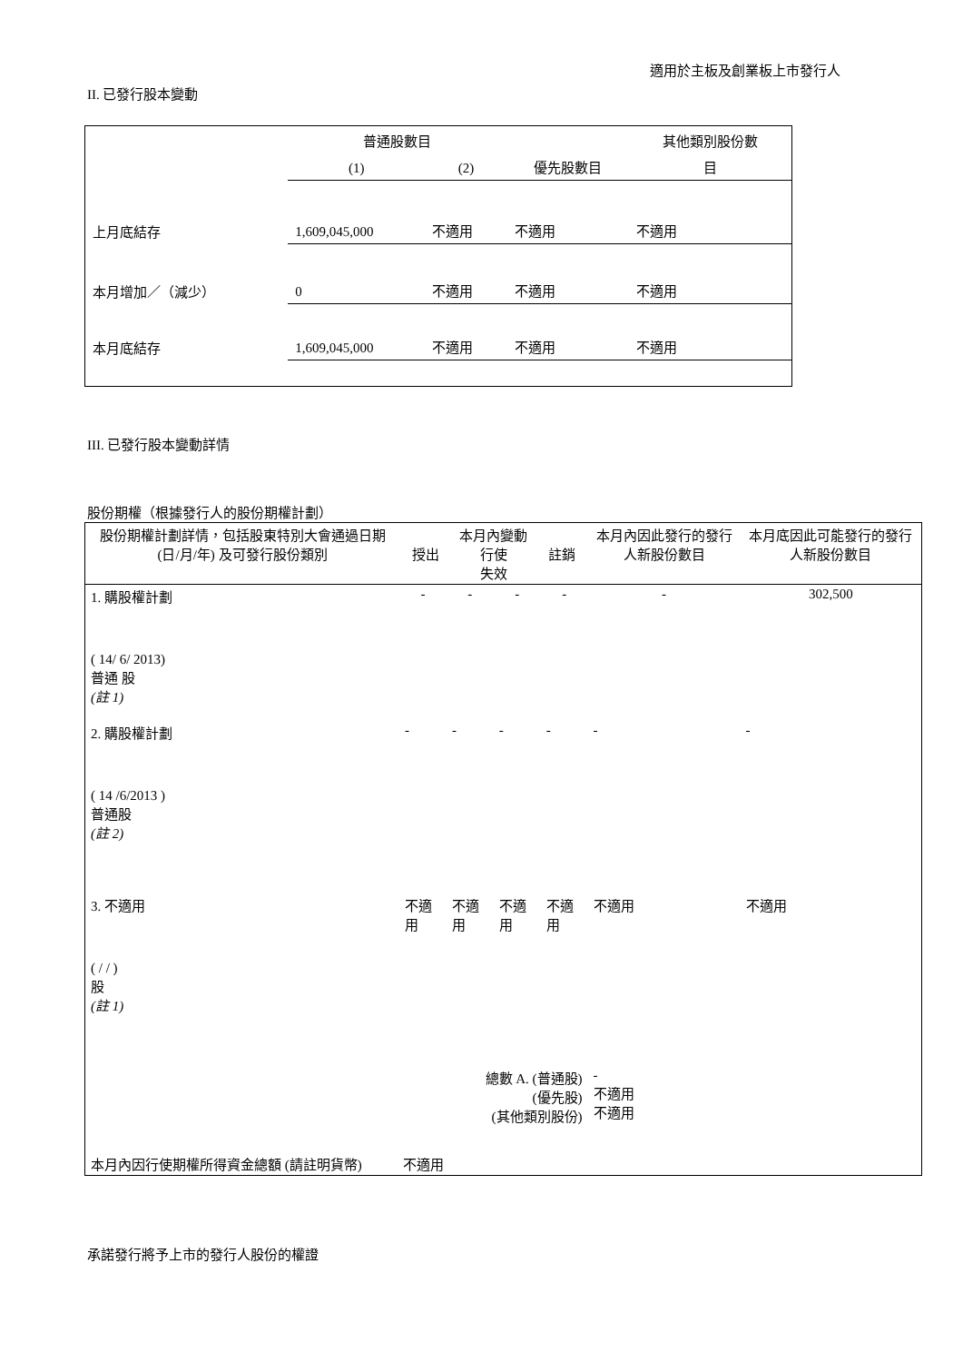適用於主板及創業板上市發行人
II. 已發行股本變動
| | 普通股數目 | | | 其他類別股份數 |
| | (1) | (2) | 優先股數目 | 目 |
| 上月底結存 | 1,609,045,000 | 不適用 | 不適用 | 不適用 |
| 本月增加／（減少） | 0 | 不適用 | 不適用 | 不適用 |
| 本月底結存 | 1,609,045,000 | 不適用 | 不適用 | 不適用 |
III. 已發行股本變動詳情
股份期權（根據發行人的股份期權計劃）
| 股份期權計劃詳情，包括股東特別大會通過日期 (日/月/年) 及可發行股份類別 | 本月內變動 授出 行使 註銷 失效 | | | | 本月內因此發行的發行人新股份數目 | 本月底因此可能發行的發行人新股份數目 |
| 1. 購股權計劃 ( 14/ 6/ 2013) 普通 股 (註 1) | - | - | - | - | - | 302,500 |
| 2. 購股權計劃 ( 14 /6/2013 ) 普通股 (註 2) | - | - | - | - | - | - |
| 3. 不適用 ( / / ) 股 (註 1) | 不適用 | 不適用 | 不適用 | 不適用 | 不適用 | 不適用 |
| 總數 A. (普通股) (優先股) (其他類別股份) | | | | | - 不適用 不適用 | |
| 本月內因行使期權所得資金總額 (請註明貨幣) 不適用 | | | | | | |
承諾發行將予上市的發行人股份的權證